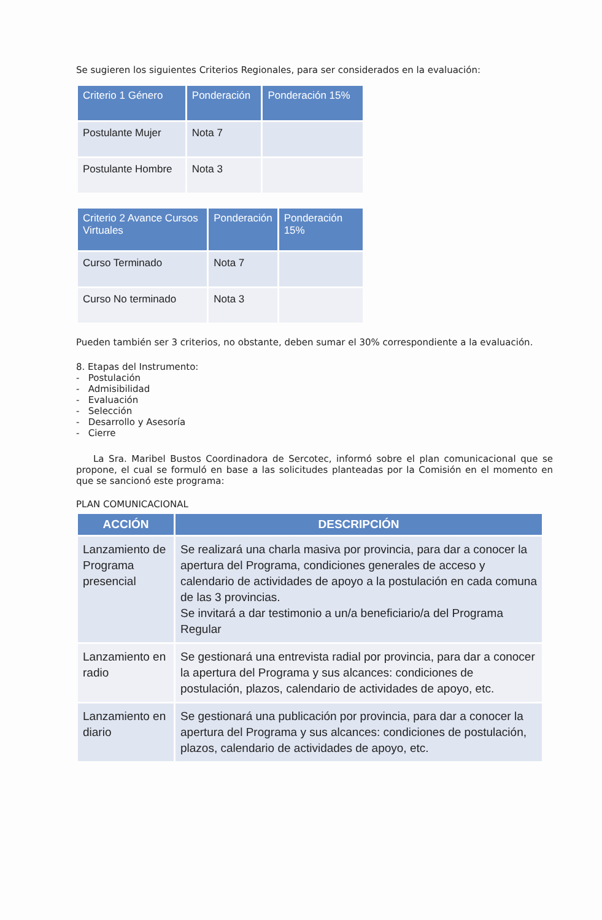Se sugieren los siguientes Criterios Regionales, para ser considerados en la evaluación:
| Criterio 1 Género | Ponderación | Ponderación 15% |
| --- | --- | --- |
| Postulante Mujer | Nota 7 | |
| Postulante Hombre | Nota 3 | |
| Criterio 2 Avance Cursos Virtuales | Ponderación | Ponderación 15% |
| --- | --- | --- |
| Curso Terminado | Nota 7 | |
| Curso No terminado | Nota 3 | |
Pueden también ser 3 criterios, no obstante, deben sumar el 30% correspondiente a la evaluación.
8. Etapas del Instrumento:
- Postulación
- Admisibilidad
- Evaluación
- Selección
- Desarrollo y Asesoría
- Cierre
La Sra. Maribel Bustos Coordinadora de Sercotec, informó sobre el plan comunicacional que se propone, el cual se formuló en base a las solicitudes planteadas por la Comisión en el momento en que se sancionó este programa:
PLAN COMUNICACIONAL
| ACCIÓN | DESCRIPCIÓN |
| --- | --- |
| Lanzamiento de Programa presencial | Se realizará una charla masiva por provincia, para dar a conocer la apertura del Programa, condiciones generales de acceso y calendario de actividades de apoyo a la postulación en cada comuna de las 3 provincias. Se invitará a dar testimonio a un/a beneficiario/a del Programa Regular |
| Lanzamiento en radio | Se gestionará una entrevista radial por provincia, para dar a conocer la apertura del Programa y sus alcances: condiciones de postulación, plazos, calendario de actividades de apoyo, etc. |
| Lanzamiento en diario | Se gestionará una publicación por provincia, para dar a conocer la apertura del Programa y sus alcances: condiciones de postulación, plazos, calendario de actividades de apoyo, etc. |